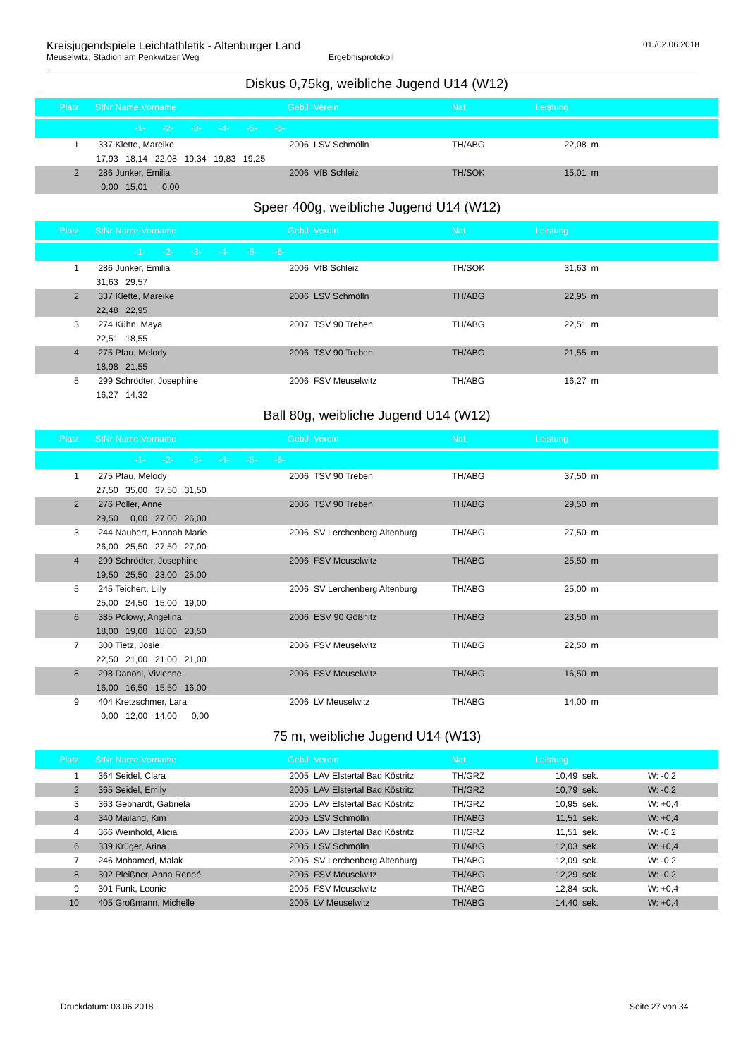Kreisjugendspiele Leichtathletik - Altenburger Land 01./02.06.2018
Meuselwitz, Stadion am Penkwitzer Weg Ergebnisprotokoll
Diskus 0,75kg, weibliche Jugend U14 (W12)
| Platz | StNr | Name,Vorname | GebJ | Verein | Nat. | Leistung | |
| --- | --- | --- | --- | --- | --- | --- | --- |
| | | -1- -2- -3- -4- -5- -6- | | | | | |
| 1 | 337 | Klette, Mareike | 2006 | LSV Schmölln | TH/ABG | 22,08 m | |
| | 17,93 18,14 22,08 19,34 19,83 19,25 | | | | | | |
| 2 | 286 | Junker, Emilia | 2006 | VfB Schleiz | TH/SOK | 15,01 m | |
| | 0,00 15,01 0,00 | | | | | | |
Speer 400g, weibliche Jugend U14 (W12)
| Platz | StNr | Name,Vorname | GebJ | Verein | Nat. | Leistung | |
| --- | --- | --- | --- | --- | --- | --- | --- |
| | | -1- -2- -3- -4- -5- -6- | | | | | |
| 1 | 286 | Junker, Emilia | 2006 | VfB Schleiz | TH/SOK | 31,63 m | |
| | 31,63 29,57 | | | | | | |
| 2 | 337 | Klette, Mareike | 2006 | LSV Schmölln | TH/ABG | 22,95 m | |
| | 22,48 22,95 | | | | | | |
| 3 | 274 | Kühn, Maya | 2007 | TSV 90 Treben | TH/ABG | 22,51 m | |
| | 22,51 18,55 | | | | | | |
| 4 | 275 | Pfau, Melody | 2006 | TSV 90 Treben | TH/ABG | 21,55 m | |
| | 18,98 21,55 | | | | | | |
| 5 | 299 | Schrödter, Josephine | 2006 | FSV Meuselwitz | TH/ABG | 16,27 m | |
| | 16,27 14,32 | | | | | | |
Ball 80g, weibliche Jugend U14 (W12)
| Platz | StNr | Name,Vorname | GebJ | Verein | Nat. | Leistung | |
| --- | --- | --- | --- | --- | --- | --- | --- |
| | | -1- -2- -3- -4- -5- -6- | | | | | |
| 1 | 275 | Pfau, Melody | 2006 | TSV 90 Treben | TH/ABG | 37,50 m | |
| | 27,50 35,00 37,50 31,50 | | | | | | |
| 2 | 276 | Poller, Anne | 2006 | TSV 90 Treben | TH/ABG | 29,50 m | |
| | 29,50 0,00 27,00 26,00 | | | | | | |
| 3 | 244 | Naubert, Hannah Marie | 2006 | SV Lerchenberg Altenburg | TH/ABG | 27,50 m | |
| | 26,00 25,50 27,50 27,00 | | | | | | |
| 4 | 299 | Schrödter, Josephine | 2006 | FSV Meuselwitz | TH/ABG | 25,50 m | |
| | 19,50 25,50 23,00 25,00 | | | | | | |
| 5 | 245 | Teichert, Lilly | 2006 | SV Lerchenberg Altenburg | TH/ABG | 25,00 m | |
| | 25,00 24,50 15,00 19,00 | | | | | | |
| 6 | 385 | Polowy, Angelina | 2006 | ESV 90 Gößnitz | TH/ABG | 23,50 m | |
| | 18,00 19,00 18,00 23,50 | | | | | | |
| 7 | 300 | Tietz, Josie | 2006 | FSV Meuselwitz | TH/ABG | 22,50 m | |
| | 22,50 21,00 21,00 21,00 | | | | | | |
| 8 | 298 | Danöhl, Vivienne | 2006 | FSV Meuselwitz | TH/ABG | 16,50 m | |
| | 16,00 16,50 15,50 16,00 | | | | | | |
| 9 | 404 | Kretzschmer, Lara | 2006 | LV Meuselwitz | TH/ABG | 14,00 m | |
| | 0,00 12,00 14,00 0,00 | | | | | | |
75 m, weibliche Jugend U14 (W13)
| Platz | StNr | Name,Vorname | GebJ | Verein | Nat. | Leistung | |
| --- | --- | --- | --- | --- | --- | --- | --- |
| 1 | 364 | Seidel, Clara | 2005 | LAV Elstertal Bad Köstritz | TH/GRZ | 10,49 sek. | W: -0,2 |
| 2 | 365 | Seidel, Emily | 2005 | LAV Elstertal Bad Köstritz | TH/GRZ | 10,79 sek. | W: -0,2 |
| 3 | 363 | Gebhardt, Gabriela | 2005 | LAV Elstertal Bad Köstritz | TH/GRZ | 10,95 sek. | W: +0,4 |
| 4 | 340 | Mailand, Kim | 2005 | LSV Schmölln | TH/ABG | 11,51 sek. | W: +0,4 |
| 4 | 366 | Weinhold, Alicia | 2005 | LAV Elstertal Bad Köstritz | TH/GRZ | 11,51 sek. | W: -0,2 |
| 6 | 339 | Krüger, Arina | 2005 | LSV Schmölln | TH/ABG | 12,03 sek. | W: +0,4 |
| 7 | 246 | Mohamed, Malak | 2005 | SV Lerchenberg Altenburg | TH/ABG | 12,09 sek. | W: -0,2 |
| 8 | 302 | Pleißner, Anna Reneé | 2005 | FSV Meuselwitz | TH/ABG | 12,29 sek. | W: -0,2 |
| 9 | 301 | Funk, Leonie | 2005 | FSV Meuselwitz | TH/ABG | 12,84 sek. | W: +0,4 |
| 10 | 405 | Großmann, Michelle | 2005 | LV Meuselwitz | TH/ABG | 14,40 sek. | W: +0,4 |
Druckdatum: 03.06.2018 Seite 27 von 34